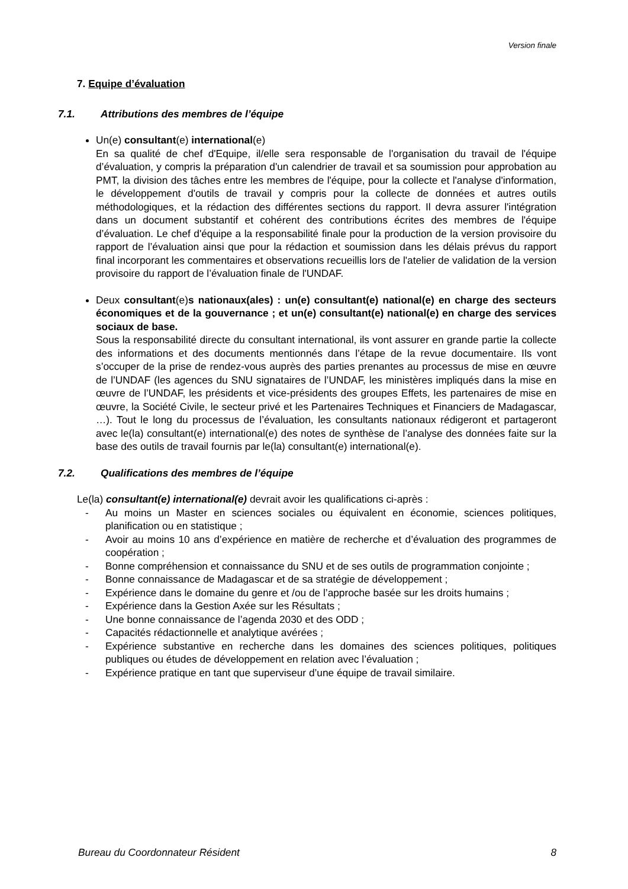Version finale
7. Equipe d’évaluation
7.1. Attributions des membres de l’équipe
Un(e) consultant(e) international(e)
En sa qualité de chef d'Equipe, il/elle sera responsable de l'organisation du travail de l'équipe d’évaluation, y compris la préparation d'un calendrier de travail et sa soumission pour approbation au PMT, la division des tâches entre les membres de l'équipe, pour la collecte et l'analyse d'information, le développement d'outils de travail y compris pour la collecte de données et autres outils méthodologiques, et la rédaction des différentes sections du rapport. Il devra assurer l'intégration dans un document substantif et cohérent des contributions écrites des membres de l'équipe d’évaluation. Le chef d'équipe a la responsabilité finale pour la production de la version provisoire du rapport de l’évaluation ainsi que pour la rédaction et soumission dans les délais prévus du rapport final incorporant les commentaires et observations recueillis lors de l'atelier de validation de la version provisoire du rapport de l’évaluation finale de l'UNDAF.
Deux consultant(e)s nationaux(ales) : un(e) consultant(e) national(e) en charge des secteurs économiques et de la gouvernance ; et un(e) consultant(e) national(e) en charge des services sociaux de base.
Sous la responsabilité directe du consultant international, ils vont assurer en grande partie la collecte des informations et des documents mentionnés dans l’étape de la revue documentaire. Ils vont s’occuper de la prise de rendez-vous auprès des parties prenantes au processus de mise en œuvre de l’UNDAF (les agences du SNU signataires de l’UNDAF, les ministères impliqués dans la mise en œuvre de l’UNDAF, les présidents et vice-présidents des groupes Effets, les partenaires de mise en œuvre, la Société Civile, le secteur privé et les Partenaires Techniques et Financiers de Madagascar, …). Tout le long du processus de l’évaluation, les consultants nationaux rédigeront et partageront avec le(la) consultant(e) international(e) des notes de synthèse de l’analyse des données faite sur la base des outils de travail fournis par le(la) consultant(e) international(e).
7.2. Qualifications des membres de l’équipe
Le(la) consultant(e) international(e) devrait avoir les qualifications ci-après :
- Au moins un Master en sciences sociales ou équivalent en économie, sciences politiques, planification ou en statistique ;
- Avoir au moins 10 ans d’expérience en matière de recherche et d’évaluation des programmes de coopération ;
- Bonne compréhension et connaissance du SNU et de ses outils de programmation conjointe ;
- Bonne connaissance de Madagascar et de sa stratégie de développement ;
- Expérience dans le domaine du genre et /ou de l’approche basée sur les droits humains ;
- Expérience dans la Gestion Axée sur les Résultats ;
- Une bonne connaissance de l’agenda 2030 et des ODD ;
- Capacités rédactionnelle et analytique avérées ;
- Expérience substantive en recherche dans les domaines des sciences politiques, politiques publiques ou études de développement en relation avec l’évaluation ;
- Expérience pratique en tant que superviseur d’une équipe de travail similaire.
Bureau du Coordonnateur Résident 8